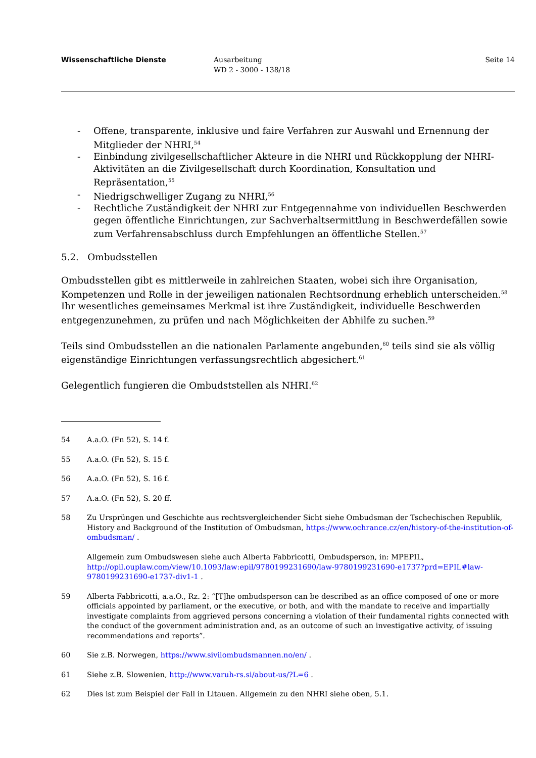Wissenschaftliche Dienste Ausarbeitung
WD 2 - 3000 - 138/18
Seite 14
- Offene, transparente, inklusive und faire Verfahren zur Auswahl und Ernennung der Mitglieder der NHRI,<sup>54</sup>
- Einbindung zivilgesellschaftlicher Akteure in die NHRI und Rückkopplung der NHRI-Aktivitäten an die Zivilgesellschaft durch Koordination, Konsultation und Repräsentation,<sup>55</sup>
- Niedrigschwelliger Zugang zu NHRI,<sup>56</sup>
- Rechtliche Zuständigkeit der NHRI zur Entgegennahme von individuellen Beschwerden gegen öffentliche Einrichtungen, zur Sachverhaltsermittlung in Beschwerdefällen sowie zum Verfahrensabschluss durch Empfehlungen an öffentliche Stellen.<sup>57</sup>
5.2. Ombudsstellen
Ombudsstellen gibt es mittlerweile in zahlreichen Staaten, wobei sich ihre Organisation, Kompetenzen und Rolle in der jeweiligen nationalen Rechtsordnung erheblich unterscheiden.<sup>58</sup> Ihr wesentliches gemeinsames Merkmal ist ihre Zuständigkeit, individuelle Beschwerden entgegenzunehmen, zu prüfen und nach Möglichkeiten der Abhilfe zu suchen.<sup>59</sup>
Teils sind Ombudsstellen an die nationalen Parlamente angebunden,<sup>60</sup> teils sind sie als völlig eigenständige Einrichtungen verfassungsrechtlich abgesichert.<sup>61</sup>
Gelegentlich fungieren die Ombudststellen als NHRI.<sup>62</sup>
54 A.a.O. (Fn 52), S. 14 f.
55 A.a.O. (Fn 52), S. 15 f.
56 A.a.O. (Fn 52), S. 16 f.
57 A.a.O. (Fn 52), S. 20 ff.
58 Zu Ursprüngen und Geschichte aus rechtsvergleichender Sicht siehe Ombudsman der Tschechischen Republik, History and Background of the Institution of Ombudsman, https://www.ochrance.cz/en/history-of-the-institution-of-ombudsman/ .
Allgemein zum Ombudswesen siehe auch Alberta Fabbricotti, Ombudsperson, in: MPEPIL, http://opil.ouplaw.com/view/10.1093/law:epil/9780199231690/law-9780199231690-e1737?prd=EPIL#law-9780199231690-e1737-div1-1 .
59 Alberta Fabbricotti, a.a.O., Rz. 2: “[T]he ombudsperson can be described as an office composed of one or more officials appointed by parliament, or the executive, or both, and with the mandate to receive and impartially investigate complaints from aggrieved persons concerning a violation of their fundamental rights connected with the conduct of the government administration and, as an outcome of such an investigative activity, of issuing recommendations and reports”.
60 Sie z.B. Norwegen, https://www.sivilombudsmannen.no/en/ .
61 Siehe z.B. Slowenien, http://www.varuh-rs.si/about-us/?L=6 .
62 Dies ist zum Beispiel der Fall in Litauen. Allgemein zu den NHRI siehe oben, 5.1.